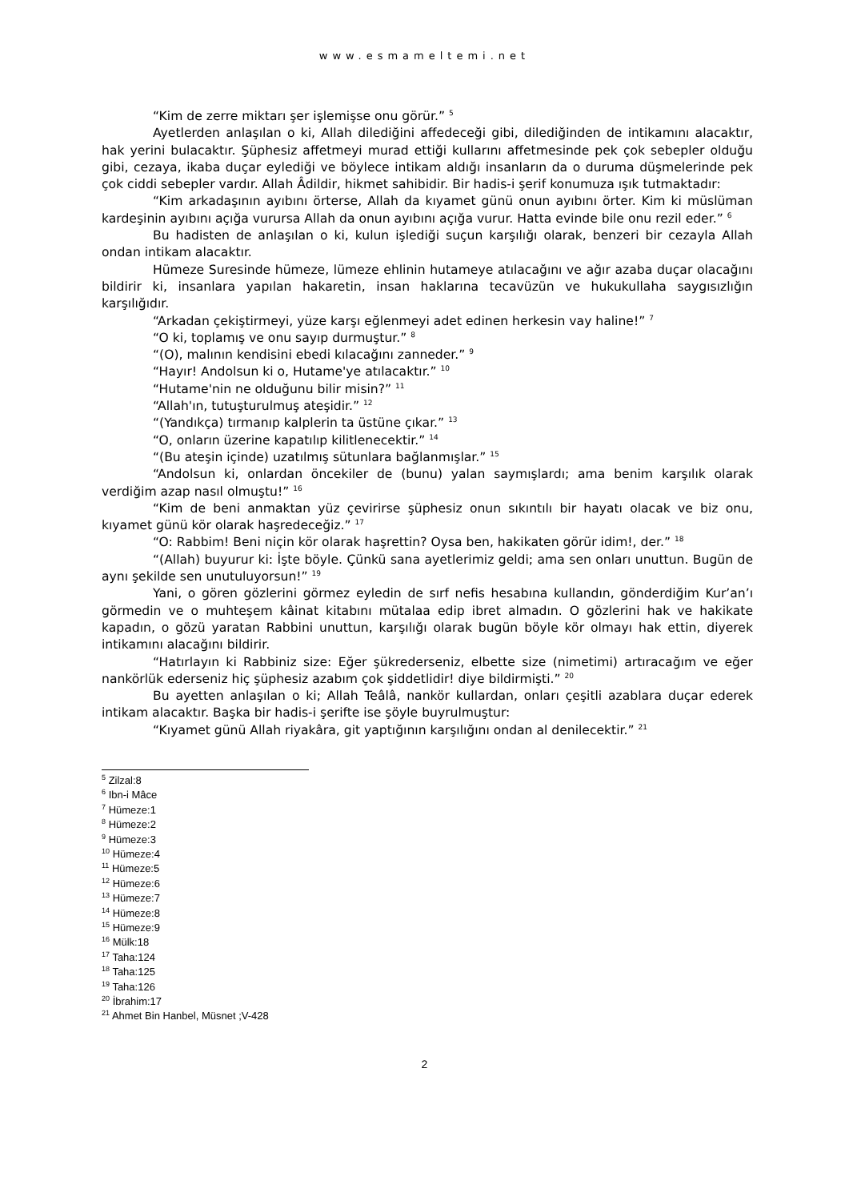www.esmameltemi.net
“Kim de zerre miktarı şer işlemişse onu görür.” <sup>5</sup>
Ayetlerden anlaşılan o ki, Allah dilediğini affedeceği gibi, dilediğinden de intikamını alacaktır, hak yerini bulacaktır. Şüphesiz affetmeyi murad ettiği kullarını affetmesinde pek çok sebepler olduğu gibi, cezaya, ikaba duçar eylediği ve böylece intikam aldığı insanların da o duruma düşmelerinde pek çok ciddi sebepler vardır. Allah Âdildir, hikmet sahibidir. Bir hadis-i şerif konumuza ışık tutmaktadır:
“Kim arkadaşının ayıbını örterse, Allah da kıyamet günü onun ayıbını örter. Kim ki müslüman kardeşinin ayıbını açığa vurursa Allah da onun ayıbını açığa vurur. Hatta evinde bile onu rezil eder.” <sup>6</sup>
Bu hadisten de anlaşılan o ki, kulun işlediği suçun karşılığı olarak, benzeri bir cezayla Allah ondan intikam alacaktır.
Hümeze Suresinde hümeze, lümeze ehlinin hutameye atılacağını ve ağır azaba duçar olacağını bildirir ki, insanlara yapılan hakaretin, insan haklarına tecavüzün ve hukukullaha saygısızlığın karşılığıdır.
“Arkadan çekiştirmeyi, yüze karşı eğlenmeyi adet edinen herkesin vay haline!” <sup>7</sup>
“O ki, toplamış ve onu sayıp durmuştur.” <sup>8</sup>
“(O), malının kendisini ebedi kılacağını zanneder.” <sup>9</sup>
“Hayır! Andolsun ki o, Hutame'ye atılacaktır.” <sup>10</sup>
“Hutame'nin ne olduğunu bilir misin?” <sup>11</sup>
“Allah'ın, tutuşturulmuş ateşidir.” <sup>12</sup>
“(Yandıkça) tırmanıp kalplerin ta üstüne çıkar.” <sup>13</sup>
“O, onların üzerine kapatılıp kilitlenecektir.” <sup>14</sup>
“(Bu ateşin içinde) uzatılmış sütunlara bağlanmışlar.” <sup>15</sup>
“Andolsun ki, onlardan öncekiler de (bunu) yalan saymışlardı; ama benim karşılık olarak verdiğim azap nasıl olmuştu!” <sup>16</sup>
“Kim de beni anmaktan yüz çevirirse şüphesiz onun sıkıntılı bir hayatı olacak ve biz onu, kıyamet günü kör olarak haşredeceğiz.” <sup>17</sup>
“O: Rabbim! Beni niçin kör olarak haşrettin? Oysa ben, hakikaten görür idim!, der.” <sup>18</sup>
“(Allah) buyurur ki: İşte böyle. Çünkü sana ayetlerimiz geldi; ama sen onları unuttun. Bugün de aynı şekilde sen unutuluyorsun!” <sup>19</sup>
Yani, o gören gözlerini görmez eyledin de sırf nefis hesabına kullandın, gönderdiğim Kur’an’ı görmedin ve o muhteşem kâinat kitabını mütalaa edip ibret almadın. O gözlerini hak ve hakikate kapadın, o gözü yaratan Rabbini unuttun, karşılığı olarak bugün böyle kör olmayı hak ettin, diyerek intikamını alacağını bildirir.
“Hatırlayın ki Rabbiniz size: Eğer şükrederseniz, elbette size (nimetimi) artıracağım ve eğer nankörlük ederseniz hiç şüphesiz azabım çok şiddetlidir! diye bildirmişti.” <sup>20</sup>
Bu ayetten anlaşılan o ki; Allah Teâlâ, nankör kullardan, onları çeşitli azablara duçar ederek intikam alacaktır. Başka bir hadis-i şerifte ise şöyle buyrulmuştur:
“Kıyamet günü Allah riyakâra, git yaptığının karşılığını ondan al denilecektir.” <sup>21</sup>
<sup>5</sup> Zilzal:8
<sup>6</sup> Ibn-i Mâce
<sup>7</sup> Hümeze:1
<sup>8</sup> Hümeze:2
<sup>9</sup> Hümeze:3
<sup>10</sup> Hümeze:4
<sup>11</sup> Hümeze:5
<sup>12</sup> Hümeze:6
<sup>13</sup> Hümeze:7
<sup>14</sup> Hümeze:8
<sup>15</sup> Hümeze:9
<sup>16</sup> Mülk:18
<sup>17</sup> Taha:124
<sup>18</sup> Taha:125
<sup>19</sup> Taha:126
<sup>20</sup> İbrahim:17
<sup>21</sup> Ahmet Bin Hanbel, Müsnet ;V-428
2